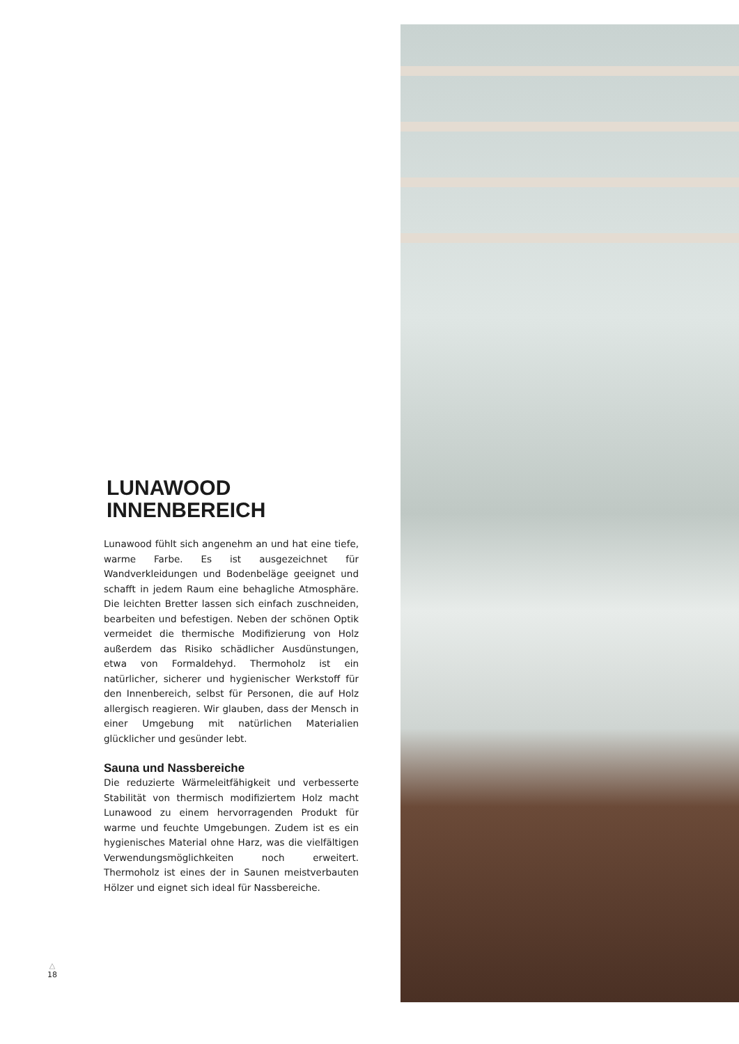LUNAWOOD
INNENBEREICH
Lunawood fühlt sich angenehm an und hat eine tiefe, warme Farbe. Es ist ausgezeichnet für Wandverkleidungen und Bodenbeläge geeignet und schafft in jedem Raum eine behagliche Atmosphäre. Die leichten Bretter lassen sich einfach zuschneiden, bearbeiten und befestigen. Neben der schönen Optik vermeidet die thermische Modifizierung von Holz außerdem das Risiko schädlicher Ausdünstungen, etwa von Formaldehyd. Thermoholz ist ein natürlicher, sicherer und hygienischer Werkstoff für den Innenbereich, selbst für Personen, die auf Holz allergisch reagieren. Wir glauben, dass der Mensch in einer Umgebung mit natürlichen Materialien glücklicher und gesünder lebt.
Sauna und Nassbereiche
Die reduzierte Wärmeleitfähigkeit und verbesserte Stabilität von thermisch modifiziertem Holz macht Lunawood zu einem hervorragenden Produkt für warme und feuchte Umgebungen. Zudem ist es ein hygienisches Material ohne Harz, was die vielfältigen Verwendungsmöglichkeiten noch erweitert. Thermoholz ist eines der in Saunen meistverbauten Hölzer und eignet sich ideal für Nassbereiche.
△
18